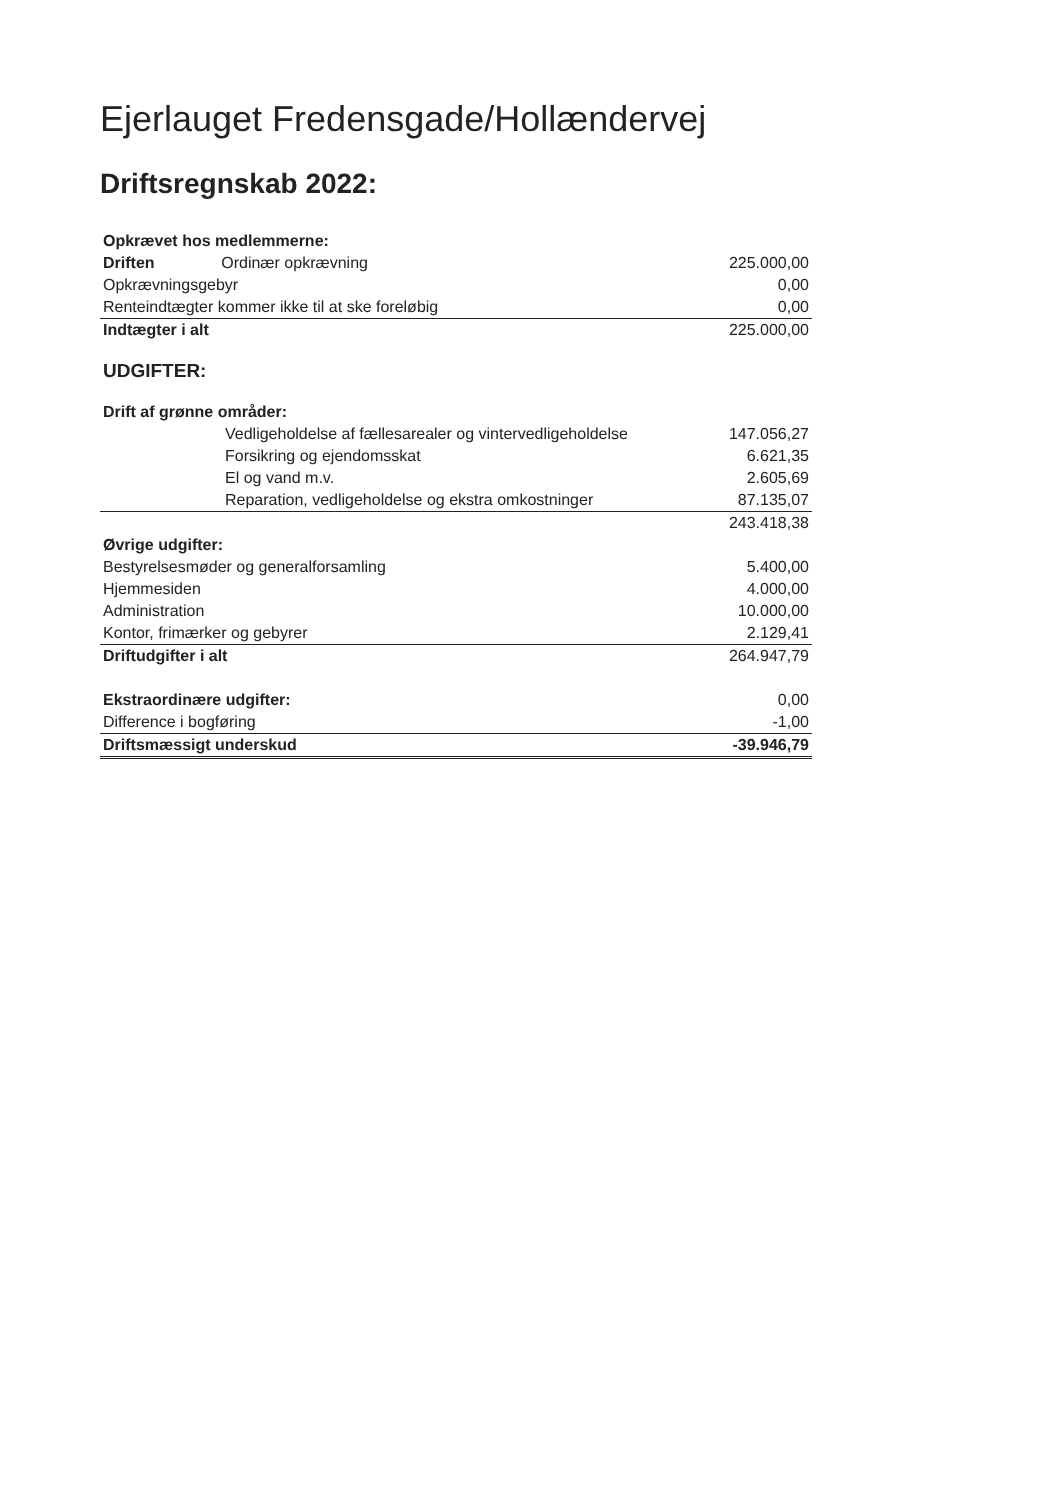Ejerlauget Fredensgade/Hollændervej
Driftsregnskab 2022:
| Opkrævet hos medlemmerne: | |
| Driften Ordinær opkrævning | 225.000,00 |
| Opkrævningsgebyr | 0,00 |
| Renteindtægter kommer ikke til at ske foreløbig | 0,00 |
| Indtægter i alt | 225.000,00 |
| UDGIFTER: | |
| Drift af grønne områder: | |
| Vedligeholdelse af fællesarealer og vintervedligeholdelse | 147.056,27 |
| Forsikring og ejendomsskat | 6.621,35 |
| El og vand m.v. | 2.605,69 |
| Reparation, vedligeholdelse og ekstra omkostninger | 87.135,07 |
| | 243.418,38 |
| Øvrige udgifter: | |
| Bestyrelsesmøder og generalforsamling | 5.400,00 |
| Hjemmesiden | 4.000,00 |
| Administration | 10.000,00 |
| Kontor, frimærker og gebyrer | 2.129,41 |
| Driftudgifter i alt | 264.947,79 |
| Ekstraordinære udgifter: | 0,00 |
| Difference i bogføring | -1,00 |
| Driftsmæssigt underskud | -39.946,79 |